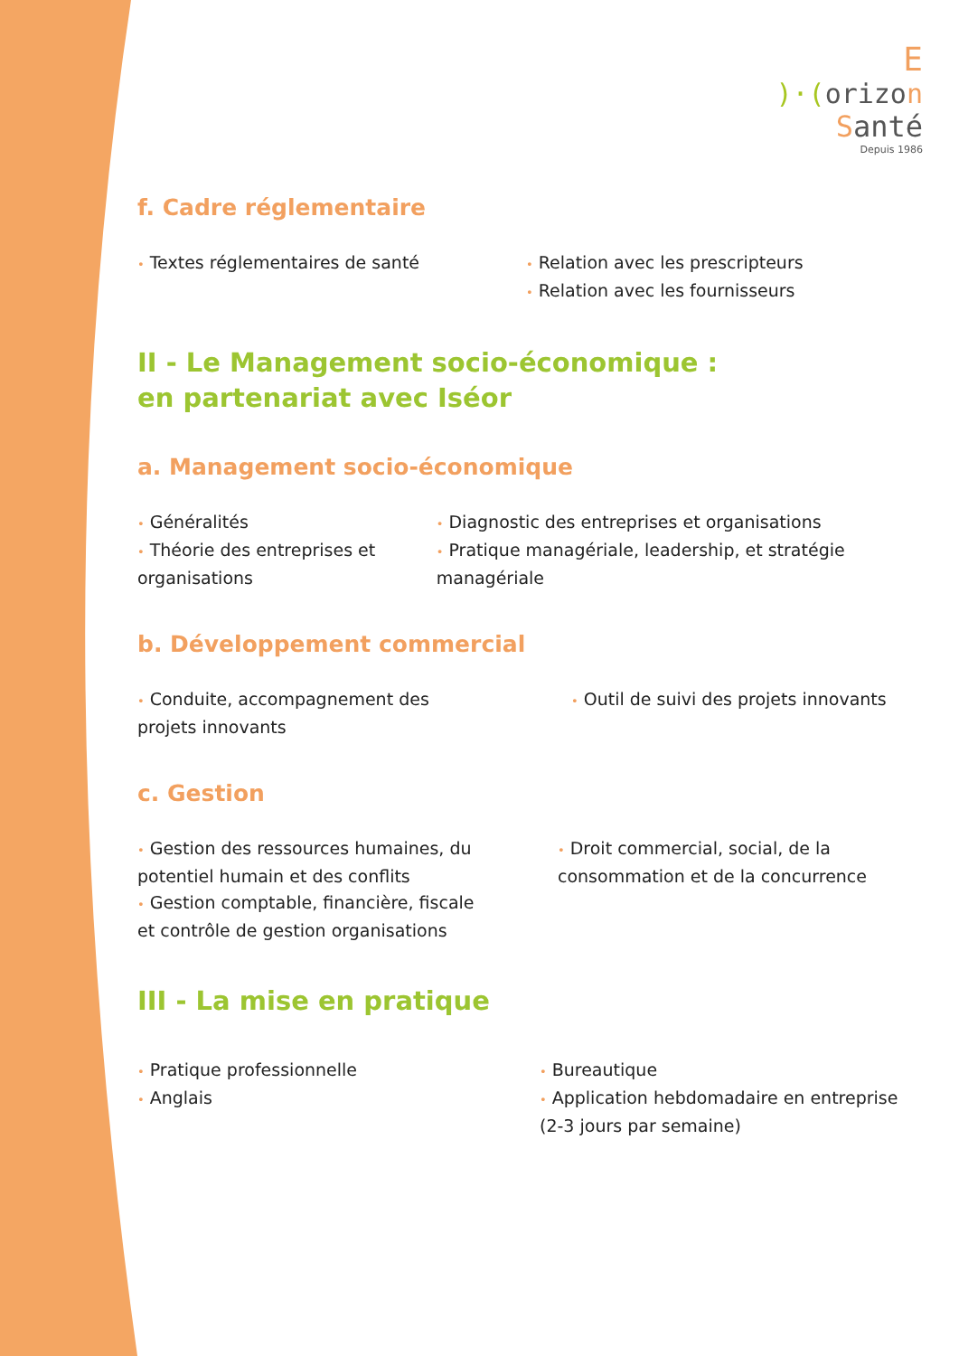E
)·(orizo n
Santé
Depuis 1986
f. Cadre réglementaire
• Textes réglementaires de santé
• Relation avec les prescripteurs
• Relation avec les fournisseurs
II - Le Management socio-économique :
en partenariat avec Iséor
a. Management socio-économique
• Généralités
• Théorie des entreprises et organisations
• Diagnostic des entreprises et organisations
• Pratique managériale, leadership, et stratégie managériale
b. Développement commercial
• Conduite, accompagnement des projets innovants
• Outil de suivi des projets innovants
c. Gestion
• Gestion des ressources humaines, du potentiel humain et des conflits
• Gestion comptable, financière, fiscale et contrôle de gestion organisations
• Droit commercial, social, de la consommation et de la concurrence
III - La mise en pratique
• Pratique professionnelle
• Anglais
• Bureautique
• Application hebdomadaire en entreprise (2-3 jours par semaine)